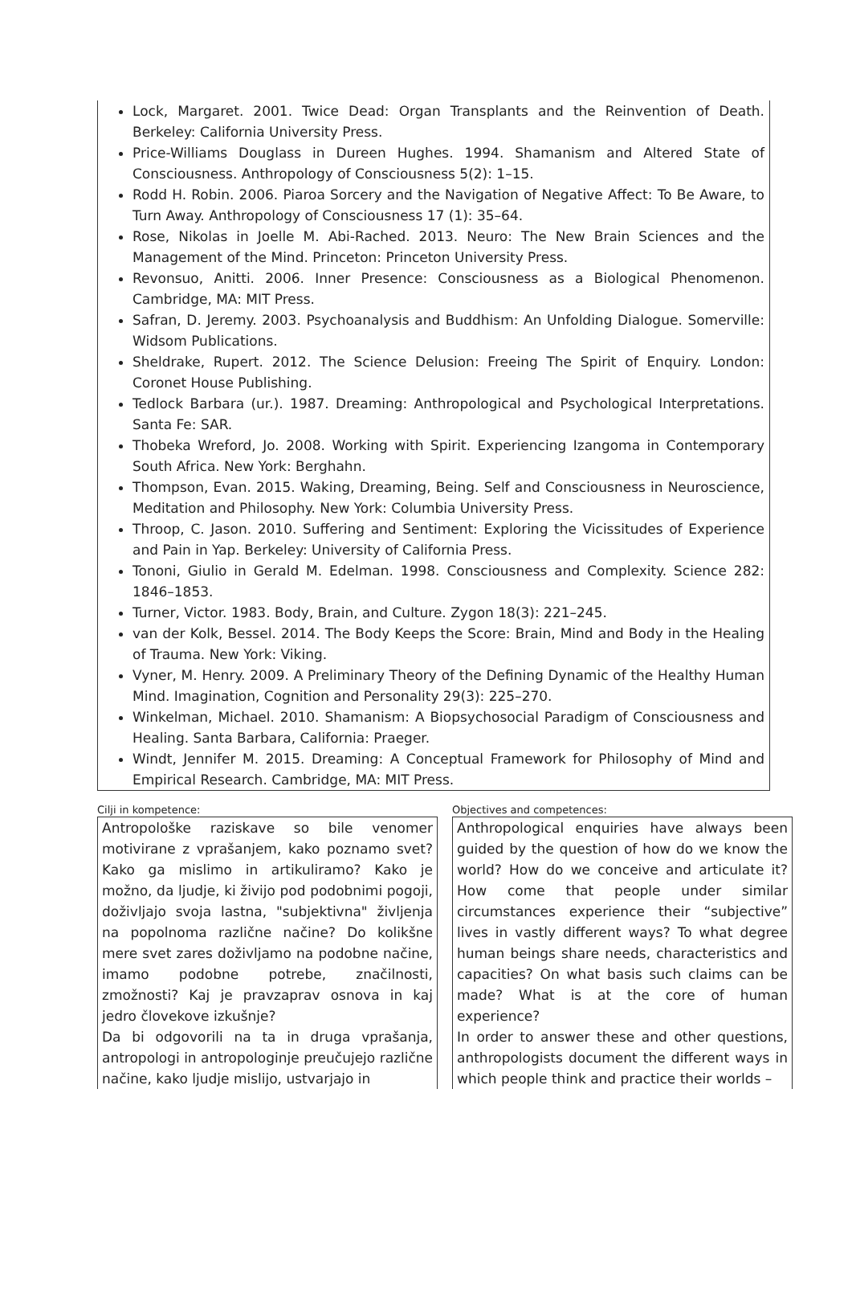Lock, Margaret. 2001. Twice Dead: Organ Transplants and the Reinvention of Death. Berkeley: California University Press.
Price-Williams Douglass in Dureen Hughes. 1994. Shamanism and Altered State of Consciousness. Anthropology of Consciousness 5(2): 1–15.
Rodd H. Robin. 2006. Piaroa Sorcery and the Navigation of Negative Affect: To Be Aware, to Turn Away. Anthropology of Consciousness 17 (1): 35–64.
Rose, Nikolas in Joelle M. Abi-Rached. 2013. Neuro: The New Brain Sciences and the Management of the Mind. Princeton: Princeton University Press.
Revonsuo, Anitti. 2006. Inner Presence: Consciousness as a Biological Phenomenon. Cambridge, MA: MIT Press.
Safran, D. Jeremy. 2003. Psychoanalysis and Buddhism: An Unfolding Dialogue. Somerville: Widsom Publications.
Sheldrake, Rupert. 2012. The Science Delusion: Freeing The Spirit of Enquiry. London: Coronet House Publishing.
Tedlock Barbara (ur.). 1987. Dreaming: Anthropological and Psychological Interpretations. Santa Fe: SAR.
Thobeka Wreford, Jo. 2008. Working with Spirit. Experiencing Izangoma in Contemporary South Africa. New York: Berghahn.
Thompson, Evan. 2015. Waking, Dreaming, Being. Self and Consciousness in Neuroscience, Meditation and Philosophy. New York: Columbia University Press.
Throop, C. Jason. 2010. Suffering and Sentiment: Exploring the Vicissitudes of Experience and Pain in Yap. Berkeley: University of California Press.
Tononi, Giulio in Gerald M. Edelman. 1998. Consciousness and Complexity. Science 282: 1846–1853.
Turner, Victor. 1983. Body, Brain, and Culture. Zygon 18(3): 221–245.
van der Kolk, Bessel. 2014. The Body Keeps the Score: Brain, Mind and Body in the Healing of Trauma. New York: Viking.
Vyner, M. Henry. 2009. A Preliminary Theory of the Defining Dynamic of the Healthy Human Mind. Imagination, Cognition and Personality 29(3): 225–270.
Winkelman, Michael. 2010. Shamanism: A Biopsychosocial Paradigm of Consciousness and Healing. Santa Barbara, California: Praeger.
Windt, Jennifer M. 2015. Dreaming: A Conceptual Framework for Philosophy of Mind and Empirical Research. Cambridge, MA: MIT Press.
Cilji in kompetence:
Antropološke raziskave so bile venomer motivirane z vprašanjem, kako poznamo svet? Kako ga mislimo in artikuliramo? Kako je možno, da ljudje, ki živijo pod podobnimi pogoji, doživljajo svoja lastna, "subjektivna" življenja na popolnoma različne načine? Do kolikšne mere svet zares doživljamo na podobne načine, imamo podobne potrebe, značilnosti, zmožnosti? Kaj je pravzaprav osnova in kaj jedro človekove izkušnje?
Da bi odgovorili na ta in druga vprašanja, antropologi in antropologinje preučujejo različne načine, kako ljudje mislijo, ustvarjajo in
Objectives and competences:
Anthropological enquiries have always been guided by the question of how do we know the world? How do we conceive and articulate it? How come that people under similar circumstances experience their “subjective” lives in vastly different ways? To what degree human beings share needs, characteristics and capacities? On what basis such claims can be made? What is at the core of human experience?
In order to answer these and other questions, anthropologists document the different ways in which people think and practice their worlds –